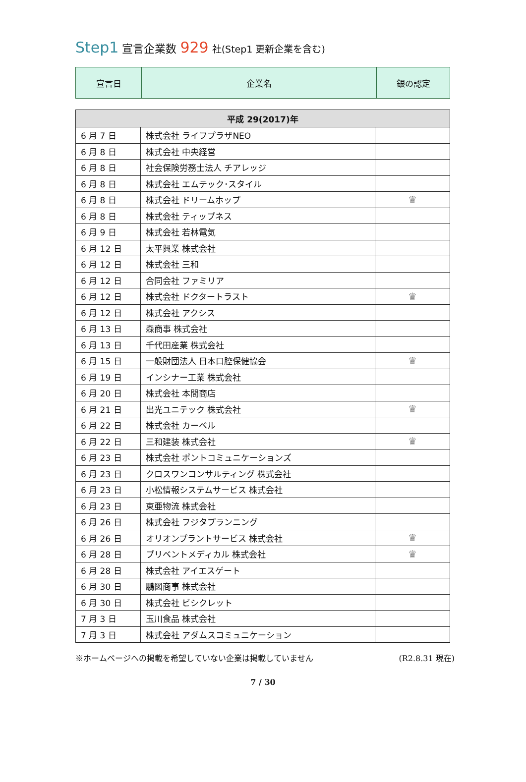Step1 宣言企業数 929 社(Step1 更新企業を含む)
| 宣言日 | 企業名 | 銀の認定 |
| --- | --- | --- |
| 平成 29(2017)年 | | |
| --- | --- | --- |
| 6 月 7 日 | 株式会社 ライフプラザNEO | |
| 6 月 8 日 | 株式会社 中央経営 | |
| 6 月 8 日 | 社会保険労務士法人 チアレッジ | |
| 6 月 8 日 | 株式会社 エムテック･スタイル | |
| 6 月 8 日 | 株式会社 ドリームホップ | ♛ |
| 6 月 8 日 | 株式会社 ティップネス | |
| 6 月 9 日 | 株式会社 若林電気 | |
| 6 月 12 日 | 太平興業 株式会社 | |
| 6 月 12 日 | 株式会社 三和 | |
| 6 月 12 日 | 合同会社 ファミリア | |
| 6 月 12 日 | 株式会社 ドクタートラスト | ♛ |
| 6 月 12 日 | 株式会社 アクシス | |
| 6 月 13 日 | 森商事 株式会社 | |
| 6 月 13 日 | 千代田産業 株式会社 | |
| 6 月 15 日 | 一般財団法人 日本口腔保健協会 | ♛ |
| 6 月 19 日 | インシナー工業 株式会社 | |
| 6 月 20 日 | 株式会社 本間商店 | |
| 6 月 21 日 | 出光ユニテック 株式会社 | ♛ |
| 6 月 22 日 | 株式会社 カーベル | |
| 6 月 22 日 | 三和建装 株式会社 | ♛ |
| 6 月 23 日 | 株式会社 ポントコミュニケーションズ | |
| 6 月 23 日 | クロスワンコンサルティング 株式会社 | |
| 6 月 23 日 | 小松情報システムサービス 株式会社 | |
| 6 月 23 日 | 東亜物流 株式会社 | |
| 6 月 26 日 | 株式会社 フジタプランニング | |
| 6 月 26 日 | オリオンプラントサービス 株式会社 | ♛ |
| 6 月 28 日 | プリベントメディカル 株式会社 | ♛ |
| 6 月 28 日 | 株式会社 アイエスゲート | |
| 6 月 30 日 | 鵬図商事 株式会社 | |
| 6 月 30 日 | 株式会社 ビシクレット | |
| 7 月 3 日 | 玉川食品 株式会社 | |
| 7 月 3 日 | 株式会社 アダムスコミュニケーション | |
※ホームページへの掲載を希望していない企業は掲載していません (R2.8.31 現在)
7 / 30